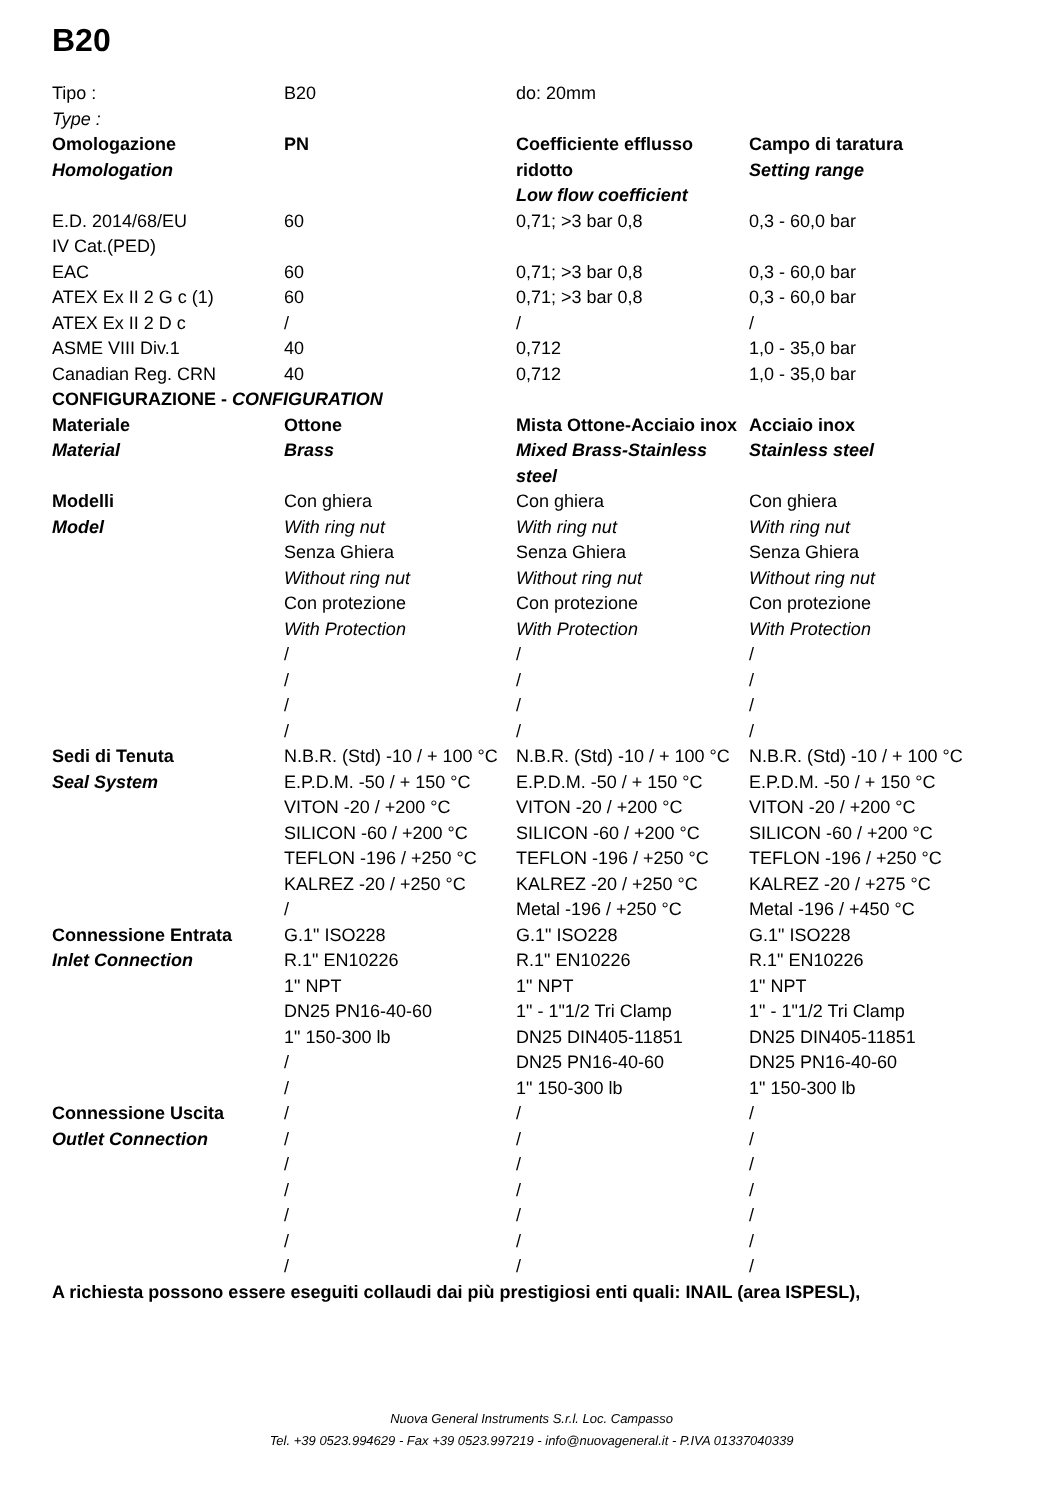B20
| Tipo : Type : | B20 | do: 20mm | |
| Omologazione Homologation | PN | Coefficiente efflusso ridotto Low flow coefficient | Campo di taratura Setting range |
| E.D. 2014/68/EU IV Cat.(PED) | 60 | 0,71; >3 bar 0,8 | 0,3 - 60,0 bar |
| EAC | 60 | 0,71; >3 bar 0,8 | 0,3 - 60,0 bar |
| ATEX Ex II 2 G c (1) | 60 | 0,71; >3 bar 0,8 | 0,3 - 60,0 bar |
| ATEX Ex II 2 D c | / | / | / |
| ASME VIII Div.1 | 40 | 0,712 | 1,0 - 35,0 bar |
| Canadian Reg. CRN | 40 | 0,712 | 1,0 - 35,0 bar |
| CONFIGURAZIONE - CONFIGURATION | | | |
| Materiale Material | Ottone Brass | Mista Ottone-Acciaio inox Mixed Brass-Stainless steel | Acciaio inox Stainless steel |
| Modelli Model | Con ghiera With ring nut Senza Ghiera Without ring nut Con protezione With Protection / / / / | Con ghiera With ring nut Senza Ghiera Without ring nut Con protezione With Protection / / / / | Con ghiera With ring nut Senza Ghiera Without ring nut Con protezione With Protection / / / / |
| Sedi di Tenuta Seal System | N.B.R. (Std) -10 / + 100 °C E.P.D.M. -50 / + 150 °C VITON -20 / +200 °C SILICON -60 / +200 °C TEFLON -196 / +250 °C KALREZ -20 / +250 °C / | N.B.R. (Std) -10 / + 100 °C E.P.D.M. -50 / + 150 °C VITON -20 / +200 °C SILICON -60 / +200 °C TEFLON -196 / +250 °C KALREZ -20 / +250 °C Metal -196 / +250 °C | N.B.R. (Std) -10 / + 100 °C E.P.D.M. -50 / + 150 °C VITON -20 / +200 °C SILICON -60 / +200 °C TEFLON -196 / +250 °C KALREZ -20 / +275 °C Metal -196 / +450 °C |
| Connessione Entrata Inlet Connection | G.1" ISO228 R.1" EN10226 1" NPT DN25 PN16-40-60 1" 150-300 lb / / | G.1" ISO228 R.1" EN10226 1" NPT 1" - 1"1/2 Tri Clamp DN25 DIN405-11851 DN25 PN16-40-60 1" 150-300 lb | G.1" ISO228 R.1" EN10226 1" NPT 1" - 1"1/2 Tri Clamp DN25 DIN405-11851 DN25 PN16-40-60 1" 150-300 lb |
| Connessione Uscita Outlet Connection | / / / / / / / | / / / / / / / | / / / / / / / |
A richiesta possono essere eseguiti collaudi dai più prestigiosi enti quali: INAIL (area ISPESL),
Nuova General Instruments S.r.l. Loc. Campasso
Tel. +39 0523.994629 - Fax +39 0523.997219 - info@nuovageneral.it - P.IVA 01337040339